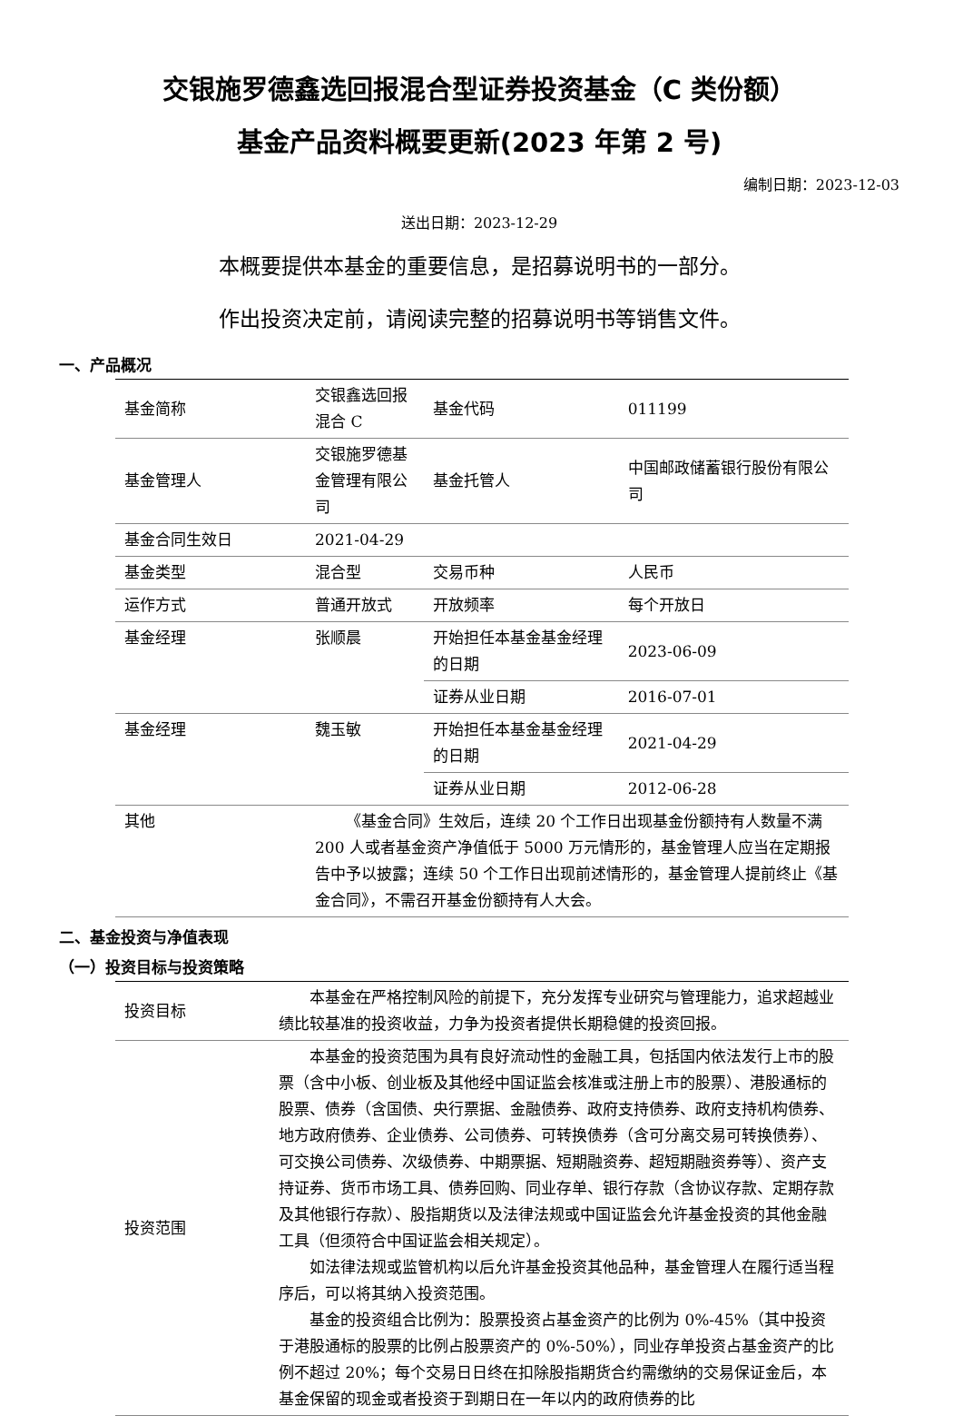交银施罗德鑫选回报混合型证券投资基金（C 类份额）
基金产品资料概要更新(2023 年第 2 号)
编制日期：2023-12-03
送出日期：2023-12-29
本概要提供本基金的重要信息，是招募说明书的一部分。
作出投资决定前，请阅读完整的招募说明书等销售文件。
一、产品概况
| 基金简称 | 交银鑫选回报混合 C | 基金代码 | 011199 |
| 基金管理人 | 交银施罗德基金管理有限公司 | 基金托管人 | 中国邮政储蓄银行股份有限公司 |
| 基金合同生效日 | 2021-04-29 | | |
| 基金类型 | 混合型 | 交易币种 | 人民币 |
| 运作方式 | 普通开放式 | 开放频率 | 每个开放日 |
| 基金经理 | 张顺晨 | 开始担任本基金基金经理的日期 | 2023-06-09 |
| | | 证券从业日期 | 2016-07-01 |
| 基金经理 | 魏玉敏 | 开始担任本基金基金经理的日期 | 2021-04-29 |
| | | 证券从业日期 | 2012-06-28 |
| 其他 | 《基金合同》生效后，连续 20 个工作日出现基金份额持有人数量不满 200 人或者基金资产净值低于 5000 万元情形的，基金管理人应当在定期报告中予以披露；连续 50 个工作日出现前述情形的，基金管理人提前终止《基金合同》，不需召开基金份额持有人大会。 | | |
二、基金投资与净值表现
（一）投资目标与投资策略
| 投资目标 | 本基金在严格控制风险的前提下，充分发挥专业研究与管理能力，追求超越业绩比较基准的投资收益，力争为投资者提供长期稳健的投资回报。 |
| 投资范围 | 本基金的投资范围为具有良好流动性的金融工具，包括国内依法发行上市的股票（含中小板、创业板及其他经中国证监会核准或注册上市的股票）、港股通标的股票、债券（含国债、央行票据、金融债券、政府支持债券、政府支持机构债券、地方政府债券、企业债券、公司债券、可转换债券（含可分离交易可转换债券）、可交换公司债券、次级债券、中期票据、短期融资券、超短期融资券等）、资产支持证券、货币市场工具、债券回购、同业存单、银行存款（含协议存款、定期存款及其他银行存款）、股指期货以及法律法规或中国证监会允许基金投资的其他金融工具（但须符合中国证监会相关规定）。 如法律法规或监管机构以后允许基金投资其他品种，基金管理人在履行适当程序后，可以将其纳入投资范围。 基金的投资组合比例为：股票投资占基金资产的比例为 0%-45%（其中投资于港股通标的股票的比例占股票资产的 0%-50%），同业存单投资占基金资产的比例不超过 20%；每个交易日日终在扣除股指期货合约需缴纳的交易保证金后，本基金保留的现金或者投资于到期日在一年以内的政府债券的比 |